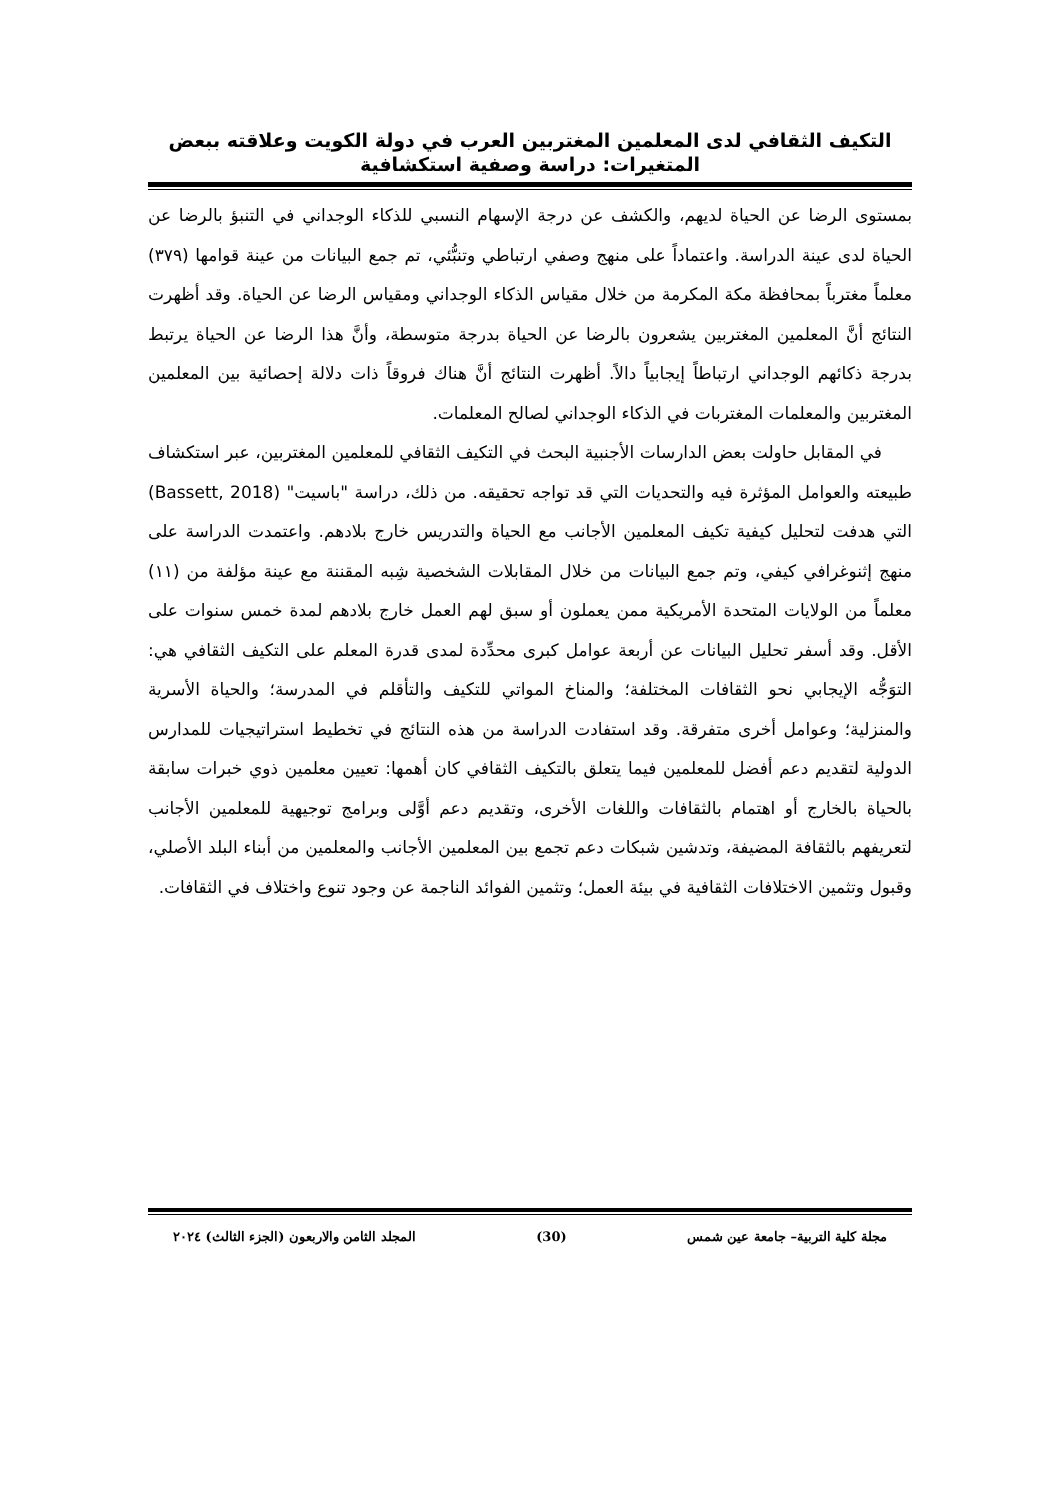التكيف الثقافي لدى المعلمين المغتربين العرب في دولة الكويت وعلاقته ببعض المتغيرات: دراسة وصفية استكشافية
بمستوى الرضا عن الحياة لديهم، والكشف عن درجة الإسهام النسبي للذكاء الوجداني في التنبؤ بالرضا عن الحياة لدى عينة الدراسة. واعتماداً على منهج وصفي ارتباطي وتنبُّئي، تم جمع البيانات من عينة قوامها (٣٧٩) معلماً مغترباً بمحافظة مكة المكرمة من خلال مقياس الذكاء الوجداني ومقياس الرضا عن الحياة. وقد أظهرت النتائج أنَّ المعلمين المغتربين يشعرون بالرضا عن الحياة بدرجة متوسطة، وأنَّ هذا الرضا عن الحياة يرتبط بدرجة ذكائهم الوجداني ارتباطاً إيجابياً دالاً. أظهرت النتائج أنَّ هناك فروقاً ذات دلالة إحصائية بين المعلمين المغتربين والمعلمات المغتربات في الذكاء الوجداني لصالح المعلمات.
في المقابل حاولت بعض الدارسات الأجنبية البحث في التكيف الثقافي للمعلمين المغتربين، عبر استكشاف طبيعته والعوامل المؤثرة فيه والتحديات التي قد تواجه تحقيقه. من ذلك، دراسة "باسيت" (Bassett, 2018) التي هدفت لتحليل كيفية تكيف المعلمين الأجانب مع الحياة والتدريس خارج بلادهم. واعتمدت الدراسة على منهج إثنوغرافي كيفي، وتم جمع البيانات من خلال المقابلات الشخصية شِبه المقننة مع عينة مؤلفة من (١١) معلماً من الولايات المتحدة الأمريكية ممن يعملون أو سبق لهم العمل خارج بلادهم لمدة خمس سنوات على الأقل. وقد أسفر تحليل البيانات عن أربعة عوامل كبرى محدِّدة لمدى قدرة المعلم على التكيف الثقافي هي: التوَجُّه الإيجابي نحو الثقافات المختلفة؛ والمناخ المواتي للتكيف والتأقلم في المدرسة؛ والحياة الأسرية والمنزلية؛ وعوامل أخرى متفرقة. وقد استفادت الدراسة من هذه النتائج في تخطيط استراتيجيات للمدارس الدولية لتقديم دعم أفضل للمعلمين فيما يتعلق بالتكيف الثقافي كان أهمها: تعيين معلمين ذوي خبرات سابقة بالحياة بالخارج أو اهتمام بالثقافات واللغات الأخرى، وتقديم دعم أوَّلى وبرامج توجيهية للمعلمين الأجانب لتعريفهم بالثقافة المضيفة، وتدشين شبكات دعم تجمع بين المعلمين الأجانب والمعلمين من أبناء البلد الأصلي، وقبول وتثمين الاختلافات الثقافية في بيئة العمل؛ وتثمين الفوائد الناجمة عن وجود تنوع واختلاف في الثقافات.
مجلة كلية التربية– جامعة عين شمس (30) المجلد الثامن والاربعون (الجزء الثالث) ٢٠٢٤